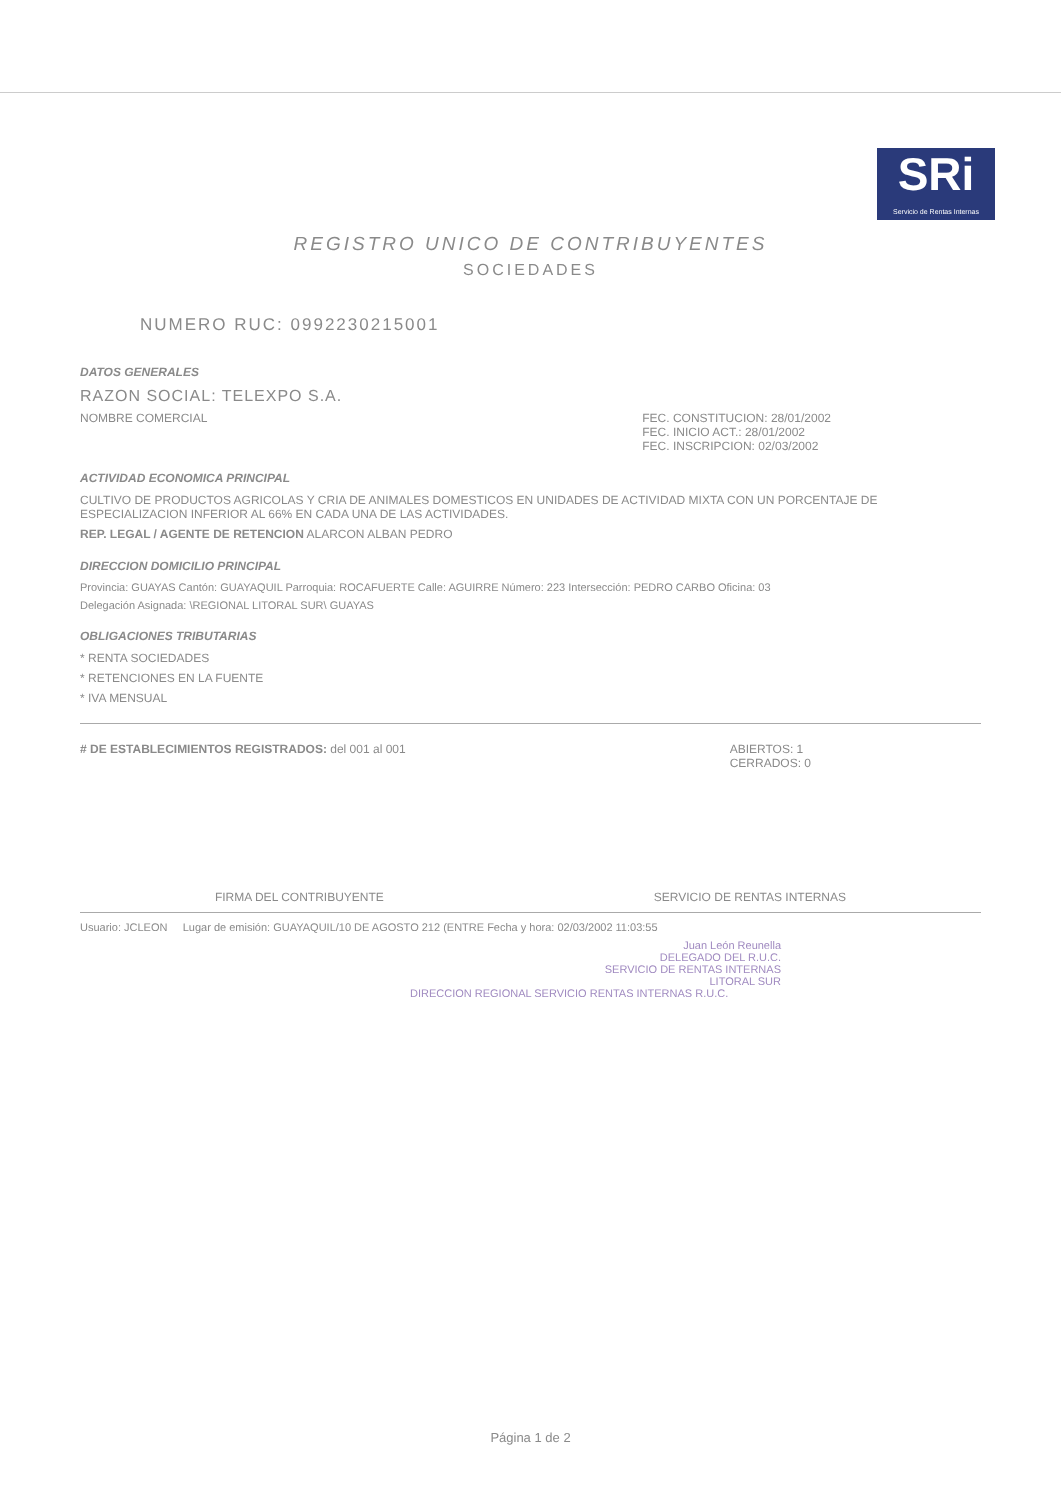SRi
Servicio de Rentas Internas
REGISTRO UNICO DE CONTRIBUYENTES
SOCIEDADES
NUMERO RUC: 0992230215001
DATOS GENERALES
RAZON SOCIAL: TELEXPO S.A.
NOMBRE COMERCIAL FEC. CONSTITUCION: 28/01/2002
FEC. INICIO ACT.: 28/01/2002
FEC. INSCRIPCION: 02/03/2002
ACTIVIDAD ECONOMICA PRINCIPAL
CULTIVO DE PRODUCTOS AGRICOLAS Y CRIA DE ANIMALES DOMESTICOS EN UNIDADES DE ACTIVIDAD MIXTA CON UN PORCENTAJE DE ESPECIALIZACION INFERIOR AL 66% EN CADA UNA DE LAS ACTIVIDADES.
REP. LEGAL / AGENTE DE RETENCION ALARCON ALBAN PEDRO
DIRECCION DOMICILIO PRINCIPAL
Provincia: GUAYAS Cantón: GUAYAQUIL Parroquia: ROCAFUERTE Calle: AGUIRRE Número: 223 Intersección: PEDRO CARBO Oficina: 03
Delegación Asignada: \REGIONAL LITORAL SUR\ GUAYAS
OBLIGACIONES TRIBUTARIAS
* RENTA SOCIEDADES
* RETENCIONES EN LA FUENTE
* IVA MENSUAL
# DE ESTABLECIMIENTOS REGISTRADOS: del 001 al 001
ABIERTOS: 1
CERRADOS: 0
FIRMA DEL CONTRIBUYENTE SERVICIO DE RENTAS INTERNAS
Usuario: JCLEON Lugar de emisión: GUAYAQUIL/10 DE AGOSTO 212 (ENTRE Fecha y hora: 02/03/2002 11:03:55
Juan León Reunella
DELEGADO DEL R.U.C.
SERVICIO DE RENTAS INTERNAS
LITORAL SUR
DIRECCION REGIONAL SERVICIO RENTAS INTERNAS R.U.C.
Página 1 de 2